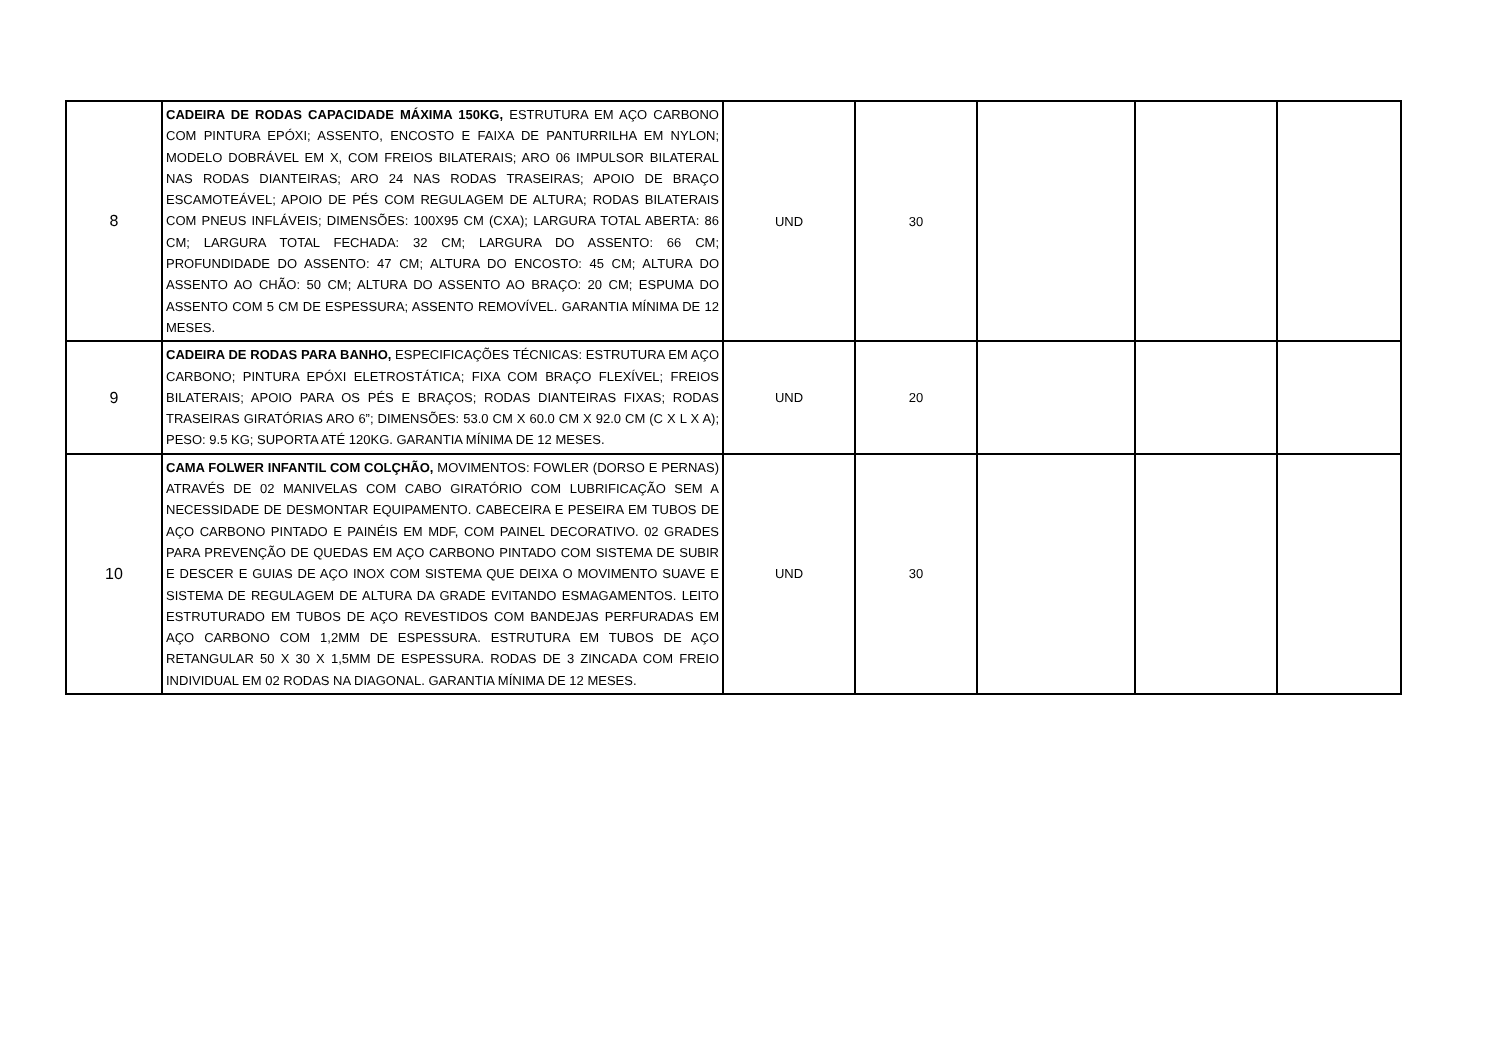| 8 | CADEIRA DE RODAS CAPACIDADE MÁXIMA 150KG, ESTRUTURA EM AÇO CARBONO COM PINTURA EPÓXI; ASSENTO, ENCOSTO E FAIXA DE PANTURRILHA EM NYLON; MODELO DOBRÁVEL EM X, COM FREIOS BILATERAIS; ARO 06 IMPULSOR BILATERAL NAS RODAS DIANTEIRAS; ARO 24 NAS RODAS TRASEIRAS; APOIO DE BRAÇO ESCAMOTEÁVEL; APOIO DE PÉS COM REGULAGEM DE ALTURA; RODAS BILATERAIS COM PNEUS INFLÁVEIS; DIMENSÕES: 100X95 CM (CXA); LARGURA TOTAL ABERTA: 86 CM; LARGURA TOTAL FECHADA: 32 CM; LARGURA DO ASSENTO: 66 CM; PROFUNDIDADE DO ASSENTO: 47 CM; ALTURA DO ENCOSTO: 45 CM; ALTURA DO ASSENTO AO CHÃO: 50 CM; ALTURA DO ASSENTO AO BRAÇO: 20 CM; ESPUMA DO ASSENTO COM 5 CM DE ESPESSURA; ASSENTO REMOVÍVEL. GARANTIA MÍNIMA DE 12 MESES. | UND | 30 | | | |
| 9 | CADEIRA DE RODAS PARA BANHO, ESPECIFICAÇÕES TÉCNICAS: ESTRUTURA EM AÇO CARBONO; PINTURA EPÓXI ELETROSTÁTICA; FIXA COM BRAÇO FLEXÍVEL; FREIOS BILATERAIS; APOIO PARA OS PÉS E BRAÇOS; RODAS DIANTEIRAS FIXAS; RODAS TRASEIRAS GIRATÓRIAS ARO 6”; DIMENSÕES: 53.0 CM X 60.0 CM X 92.0 CM (C X L X A); PESO: 9.5 KG; SUPORTA ATÉ 120KG. GARANTIA MÍNIMA DE 12 MESES. | UND | 20 | | | |
| 10 | CAMA FOLWER INFANTIL COM COLÇHÃO, MOVIMENTOS: FOWLER (DORSO E PERNAS) ATRAVÉS DE 02 MANIVELAS COM CABO GIRATÓRIO COM LUBRIFICAÇÃO SEM A NECESSIDADE DE DESMONTAR EQUIPAMENTO. CABECEIRA E PESEIRA EM TUBOS DE AÇO CARBONO PINTADO E PAINÉIS EM MDF, COM PAINEL DECORATIVO. 02 GRADES PARA PREVENÇÃO DE QUEDAS EM AÇO CARBONO PINTADO COM SISTEMA DE SUBIR E DESCER E GUIAS DE AÇO INOX COM SISTEMA QUE DEIXA O MOVIMENTO SUAVE E SISTEMA DE REGULAGEM DE ALTURA DA GRADE EVITANDO ESMAGAMENTOS. LEITO ESTRUTURADO EM TUBOS DE AÇO REVESTIDOS COM BANDEJAS PERFURADAS EM AÇO CARBONO COM 1,2MM DE ESPESSURA. ESTRUTURA EM TUBOS DE AÇO RETANGULAR 50 X 30 X 1,5MM DE ESPESSURA. RODAS DE 3 ZINCADA COM FREIO INDIVIDUAL EM 02 RODAS NA DIAGONAL. GARANTIA MÍNIMA DE 12 MESES. | UND | 30 | | | |